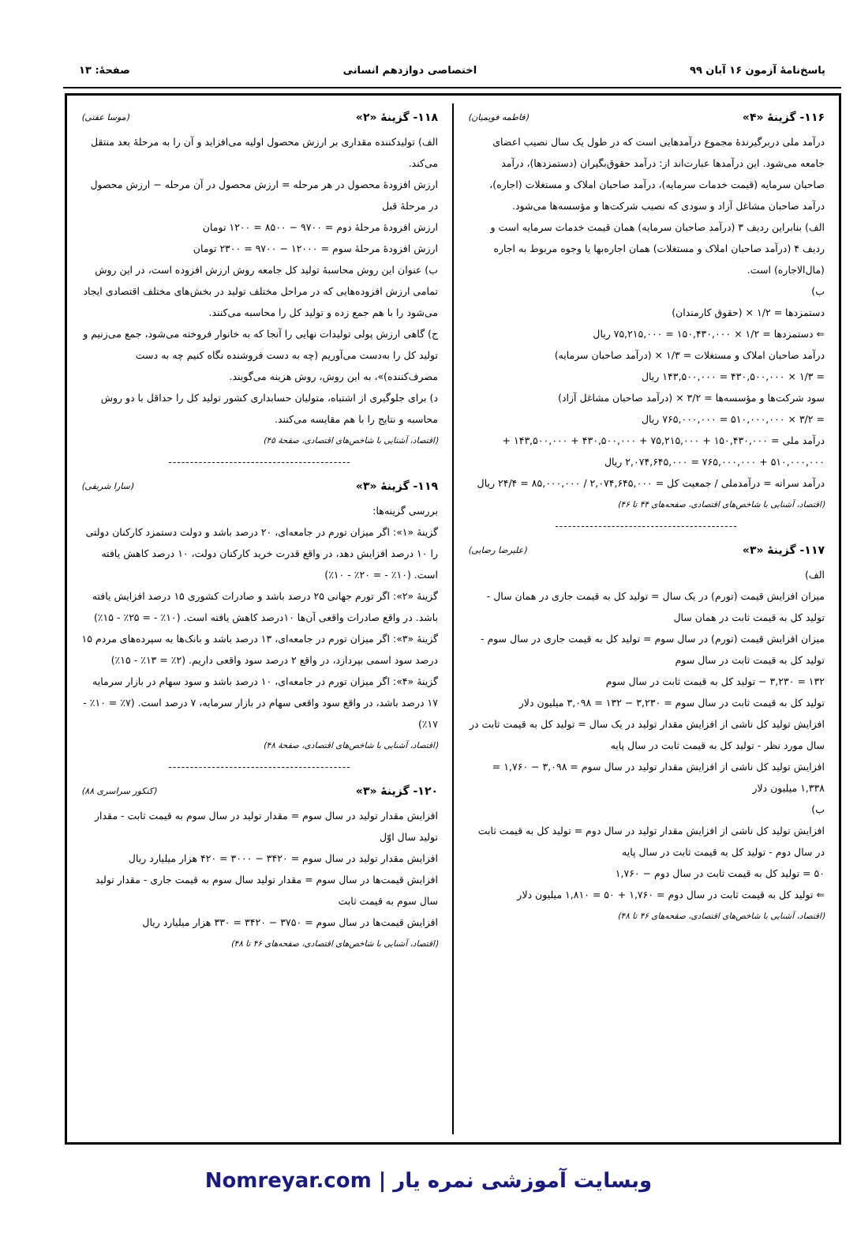پاسخ‌نامهٔ آزمون ۱۶ آبان ۹۹ اختصاصی دوازدهم انسانی صفحهٔ: ۱۳
۱۱۶- گزینهٔ «۴» (فاطمه فویمیان)
درآمد ملی دربرگیرندهٔ مجموع درآمدهایی است که در طول یک سال نصیب اعضای جامعه می‌شود. این درآمدها عبارت‌اند از: درآمد حقوق‌بگیران (دستمزدها)، درآمد صاحبان سرمایه (قیمت خدمات سرمایه)، درآمد صاحبان املاک و مستغلات (اجاره)، درآمد صاحبان مشاغل آزاد و سودی که نصیب شرکت‌ها و مؤسسه‌ها می‌شود.
الف) بنابراین ردیف ۳ (درآمد صاحبان سرمایه) همان قیمت خدمات سرمایه است و ردیف ۴ (درآمد صاحبان املاک و مستغلات) همان اجاره‌بها یا وجوه مربوط به اجاره (مال‌الاجاره) است.
ب)
دستمزدها = ۱/۲ × (حقوق کارمندان)
⇐ دستمزدها = ۱/۲ × ۱۵۰,۴۳۰,۰۰۰ = ۷۵,۲۱۵,۰۰۰ ریال
درآمد صاحبان املاک و مستغلات = ۱/۳ × (درآمد صاحبان سرمایه)
= ۱/۳ × ۴۳۰,۵۰۰,۰۰۰ = ۱۴۳,۵۰۰,۰۰۰ ریال
سود شرکت‌ها و مؤسسه‌ها = ۳/۲ × (درآمد صاحبان مشاغل آزاد)
= ۳/۲ × ۵۱۰,۰۰۰,۰۰۰ = ۷۶۵,۰۰۰,۰۰۰ ریال
درآمد ملی = ۱۵۰,۴۳۰,۰۰۰ + ۷۵,۲۱۵,۰۰۰ + ۴۳۰,۵۰۰,۰۰۰ + ۱۴۳,۵۰۰,۰۰۰ + ۵۱۰,۰۰۰,۰۰۰ + ۷۶۵,۰۰۰,۰۰۰ = ۲,۰۷۴,۶۴۵,۰۰۰ ریال
درآمد سرانه = درآمدملی / جمعیت کل = ۲,۰۷۴,۶۴۵,۰۰۰ / ۸۵,۰۰۰,۰۰۰ = ۲۴/۴ ریال
(اقتصاد، آشنایی با شاخص‌های اقتصادی، صفحه‌های ۴۴ تا ۴۶)
------------------------------------------
۱۱۷- گزینهٔ «۳» (علیرضا رضایی)
الف)
میزان افزایش قیمت (تورم) در یک سال = تولید کل به قیمت جاری در همان سال - تولید کل به قیمت ثابت در همان سال
میزان افزایش قیمت (تورم) در سال سوم = تولید کل به قیمت جاری در سال سوم - تولید کل به قیمت ثابت در سال سوم
۱۳۲ = ۳,۲۳۰ − تولید کل به قیمت ثابت در سال سوم
تولید کل به قیمت ثابت در سال سوم = ۳,۲۳۰ − ۱۳۲ = ۳,۰۹۸ میلیون دلار
افزایش تولید کل ناشی از افزایش مقدار تولید در یک سال = تولید کل به قیمت ثابت در سال مورد نظر - تولید کل به قیمت ثابت در سال پایه
افزایش تولید کل ناشی از افزایش مقدار تولید در سال سوم = ۳,۰۹۸ − ۱,۷۶۰ = ۱,۳۳۸ میلیون دلار
ب)
افزایش تولید کل ناشی از افزایش مقدار تولید در سال دوم = تولید کل به قیمت ثابت در سال دوم - تولید کل به قیمت ثابت در سال پایه
۵۰ = تولید کل به قیمت ثابت در سال دوم − ۱,۷۶۰
⇐ تولید کل به قیمت ثابت در سال دوم = ۱,۷۶۰ + ۵۰ = ۱,۸۱۰ میلیون دلار
(اقتصاد، آشنایی با شاخص‌های اقتصادی، صفحه‌های ۴۶ تا ۴۸)
۱۱۸- گزینهٔ «۲» (موسا عفتی)
الف) تولیدکننده مقداری بر ارزش محصول اولیه می‌افزاید و آن را به مرحلهٔ بعد منتقل می‌کند.
ارزش افزودهٔ محصول در هر مرحله = ارزش محصول در آن مرحله − ارزش محصول در مرحلهٔ قبل
ارزش افزودهٔ مرحلهٔ دوم = ۹۷۰۰ − ۸۵۰۰ = ۱۲۰۰ تومان
ارزش افزودهٔ مرحلهٔ سوم = ۱۲۰۰۰ − ۹۷۰۰ = ۲۳۰۰ تومان
ب) عنوان این روش محاسبهٔ تولید کل جامعه روش ارزش افزوده است، در این روش تمامی ارزش افزوده‌هایی که در مراحل مختلف تولید در بخش‌های مختلف اقتصادی ایجاد می‌شود را با هم جمع زده و تولید کل را محاسبه می‌کنند.
ج) گاهی ارزش پولی تولیدات نهایی را آنجا که به خانوار فروخته می‌شود، جمع می‌زنیم و تولید کل را به‌دست می‌آوریم (چه به دست فروشنده نگاه کنیم چه به دست مصرف‌کننده)»، به این روش، روش هزینه می‌گویند.
د) برای جلوگیری از اشتباه، متولیان حسابداری کشور تولید کل را حداقل با دو روش محاسبه و نتایج را با هم مقایسه می‌کنند.
(اقتصاد، آشنایی با شاخص‌های اقتصادی، صفحهٔ ۴۵)
------------------------------------------
۱۱۹- گزینهٔ «۳» (سارا شریفی)
بررسی گزینه‌ها:
گزینهٔ «۱»: اگر میزان تورم در جامعه‌ای، ۲۰ درصد باشد و دولت دستمزد کارکنان دولتی را ۱۰ درصد افزایش دهد، در واقع قدرت خرید کارکنان دولت، ۱۰ درصد کاهش یافته است. (۱۰٪ - = ۲۰٪ - ۱۰٪)
گزینهٔ «۲»: اگر تورم جهانی ۲۵ درصد باشد و صادرات کشوری ۱۵ درصد افزایش یافته باشد. در واقع صادرات واقعی آن‌ها ۱۰درصد کاهش یافته است. (۱۰٪ - = ۲۵٪ - ۱۵٪)
گزینهٔ «۳»: اگر میزان تورم در جامعه‌ای، ۱۳ درصد باشد و بانک‌ها به سپرده‌های مردم ۱۵ درصد سود اسمی بپردازد، در واقع ۲ درصد سود واقعی داریم. (۲٪ = ۱۳٪ - ۱۵٪)
گزینهٔ «۴»: اگر میزان تورم در جامعه‌ای، ۱۰ درصد باشد و سود سهام در بازار سرمایه ۱۷ درصد باشد، در واقع سود واقعی سهام در بازار سرمایه، ۷ درصد است. (۷٪ = ۱۰٪ - ۱۷٪)
(اقتصاد، آشنایی با شاخص‌های اقتصادی، صفحهٔ ۴۸)
------------------------------------------
۱۲۰- گزینهٔ «۳» (کنکور سراسری ۸۸)
افزایش مقدار تولید در سال سوم = مقدار تولید در سال سوم به قیمت ثابت - مقدار تولید سال اوّل
افزایش مقدار تولید در سال سوم = ۳۴۲۰ − ۳۰۰۰ = ۴۲۰ هزار میلیارد ریال
افزایش قیمت‌ها در سال سوم = مقدار تولید سال سوم به قیمت جاری - مقدار تولید سال سوم به قیمت ثابت
افزایش قیمت‌ها در سال سوم = ۳۷۵۰ − ۳۴۲۰ = ۳۳۰ هزار میلیارد ریال
(اقتصاد، آشنایی با شاخص‌های اقتصادی، صفحه‌های ۴۶ تا ۴۸)
Nomreyar.com | وبسایت آموزشی نمره یار